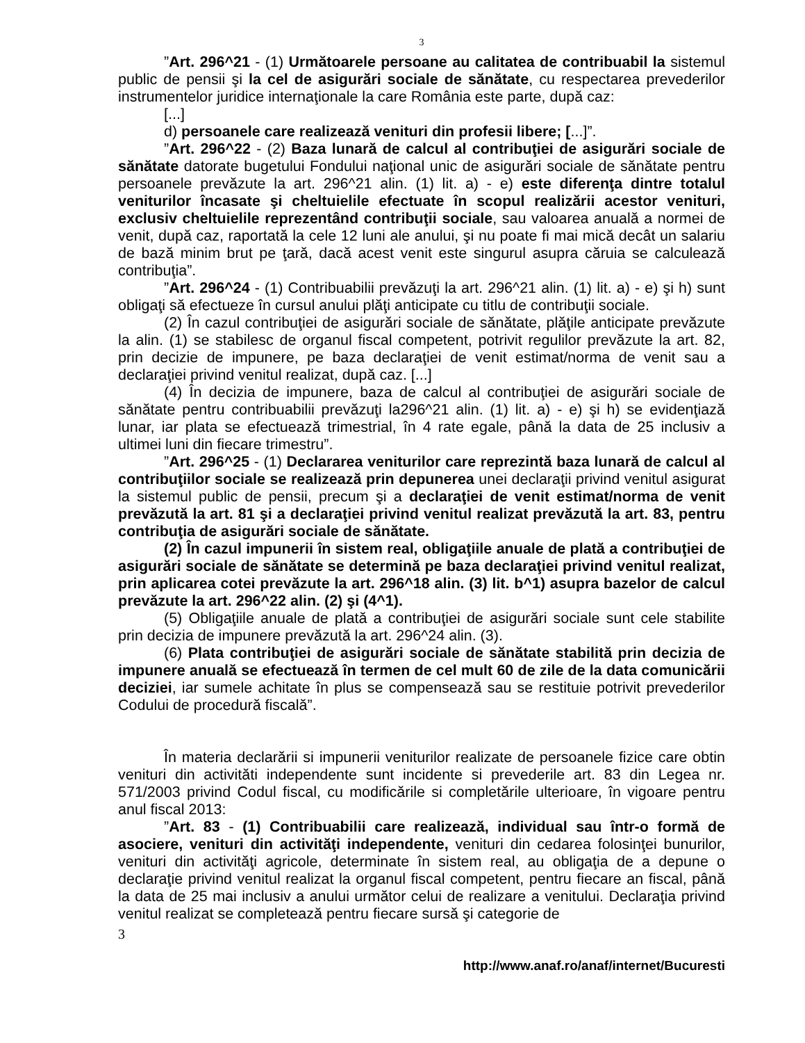3
”Art. 296^21 - (1) Următoarele persoane au calitatea de contribuabil la sistemul public de pensii şi la cel de asigurări sociale de sănătate, cu respectarea prevederilor instrumentelor juridice internaţionale la care România este parte, după caz:
[...]
d) persoanele care realizează venituri din profesii libere; [...]”.
”Art. 296^22 - (2) Baza lunară de calcul al contribuţiei de asigurări sociale de sănătate datorate bugetului Fondului naţional unic de asigurări sociale de sănătate pentru persoanele prevăzute la art. 296^21 alin. (1) lit. a) - e) este diferenţa dintre totalul veniturilor încasate şi cheltuielile efectuate în scopul realizării acestor venituri, exclusiv cheltuielile reprezentând contribuţii sociale, sau valoarea anuală a normei de venit, după caz, raportată la cele 12 luni ale anului, şi nu poate fi mai mică decât un salariu de bază minim brut pe ţară, dacă acest venit este singurul asupra căruia se calculează contribuţia”.
”Art. 296^24 - (1) Contribuabilii prevăzuţi la art. 296^21 alin. (1) lit. a) - e) şi h) sunt obligaţi să efectueze în cursul anului plăţi anticipate cu titlu de contribuţii sociale.
(2) În cazul contribuţiei de asigurări sociale de sănătate, plăţile anticipate prevăzute la alin. (1) se stabilesc de organul fiscal competent, potrivit regulilor prevăzute la art. 82, prin decizie de impunere, pe baza declaraţiei de venit estimat/norma de venit sau a declaraţiei privind venitul realizat, după caz. [...]
(4) În decizia de impunere, baza de calcul al contribuţiei de asigurări sociale de sănătate pentru contribuabilii prevăzuţi la296^21 alin. (1) lit. a) - e) şi h) se evidenţiază lunar, iar plata se efectuează trimestrial, în 4 rate egale, până la data de 25 inclusiv a ultimei luni din fiecare trimestru”.
”Art. 296^25 - (1) Declararea veniturilor care reprezintă baza lunară de calcul al contribuţiilor sociale se realizează prin depunerea unei declaraţii privind venitul asigurat la sistemul public de pensii, precum şi a declaraţiei de venit estimat/norma de venit prevăzută la art. 81 şi a declaraţiei privind venitul realizat prevăzută la art. 83, pentru contribuţia de asigurări sociale de sănătate.
(2) În cazul impunerii în sistem real, obligaţiile anuale de plată a contribuţiei de asigurări sociale de sănătate se determină pe baza declaraţiei privind venitul realizat, prin aplicarea cotei prevăzute la art. 296^18 alin. (3) lit. b^1) asupra bazelor de calcul prevăzute la art. 296^22 alin. (2) şi (4^1).
(5) Obligaţiile anuale de plată a contribuţiei de asigurări sociale sunt cele stabilite prin decizia de impunere prevăzută la art. 296^24 alin. (3).
(6) Plata contribuţiei de asigurări sociale de sănătate stabilită prin decizia de impunere anuală se efectuează în termen de cel mult 60 de zile de la data comunicării deciziei, iar sumele achitate în plus se compensează sau se restituie potrivit prevederilor Codului de procedură fiscală”.
În materia declarării si impunerii veniturilor realizate de persoanele fizice care obtin venituri din activităti independente sunt incidente si prevederile art. 83 din Legea nr. 571/2003 privind Codul fiscal, cu modificările si completările ulterioare, în vigoare pentru anul fiscal 2013:
”Art. 83 - (1) Contribuabilii care realizează, individual sau într-o formă de asociere, venituri din activităţi independente, venituri din cedarea folosinţei bunurilor, venituri din activităţi agricole, determinate în sistem real, au obligaţia de a depune o declaraţie privind venitul realizat la organul fiscal competent, pentru fiecare an fiscal, până la data de 25 mai inclusiv a anului următor celui de realizare a venitului. Declaraţia privind venitul realizat se completează pentru fiecare sursă şi categorie de
3
http://www.anaf.ro/anaf/internet/Bucuresti